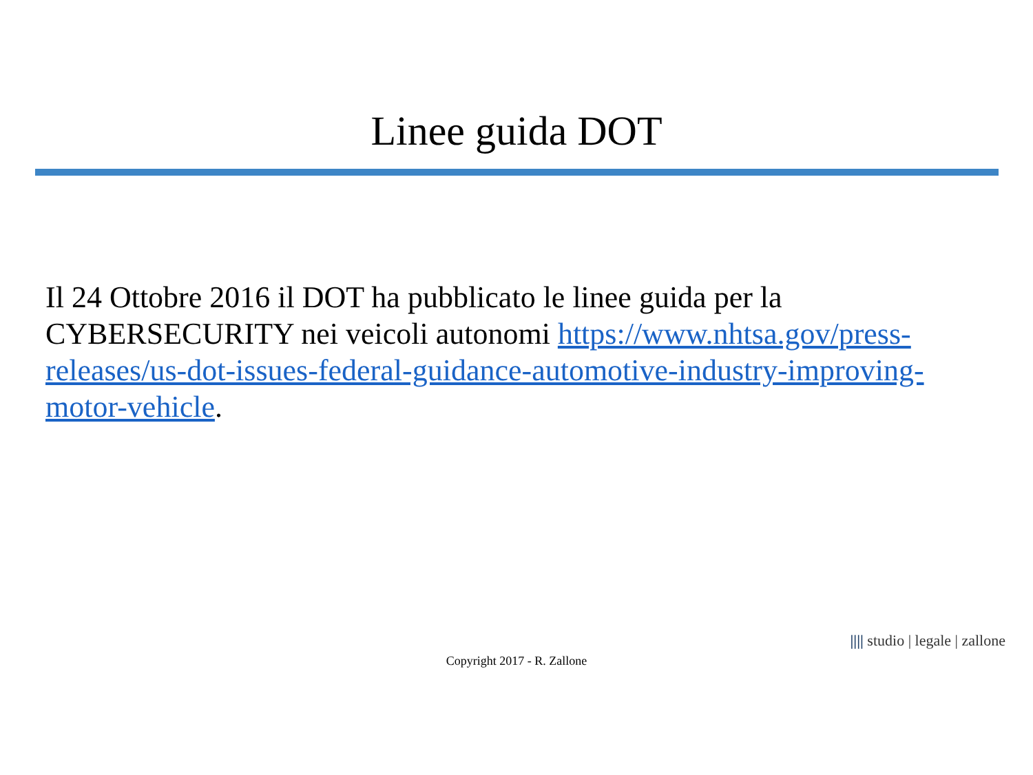Linee guida DOT
Il 24 Ottobre 2016 il DOT ha pubblicato le linee guida per la CYBERSECURITY nei veicoli autonomi https://www.nhtsa.gov/press-releases/us-dot-issues-federal-guidance-automotive-industry-improving-motor-vehicle.
|||| studio | legale | zallone
Copyright 2017 - R. Zallone